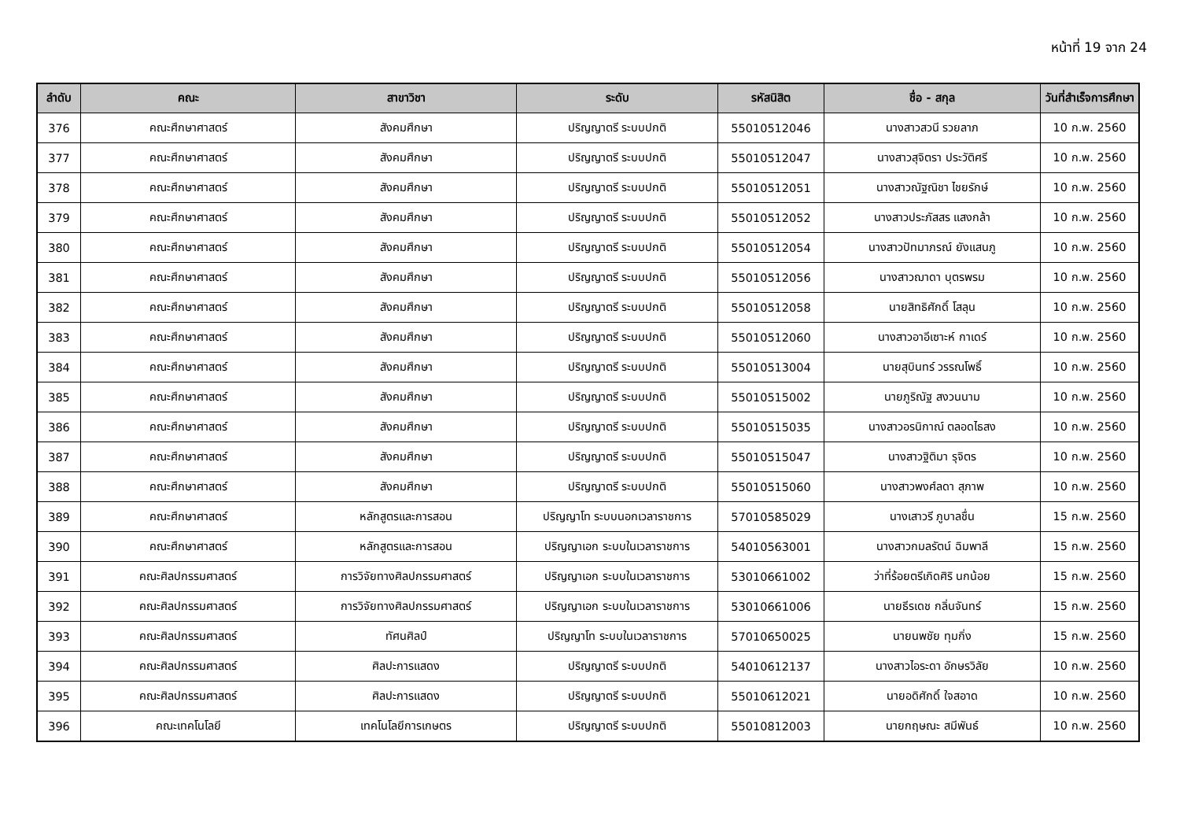หน้าที่ 19 จาก 24
| ลำดับ | คณะ | สาขาวิชา | ระดับ | รหัสนิสิต | ชื่อ - สกุล | วันที่สำเร็จการศึกษา |
| --- | --- | --- | --- | --- | --- | --- |
| 376 | คณะศึกษาศาสตร์ | สังคมศึกษา | ปริญญาตรี ระบบปกติ | 55010512046 | นางสาวสวนี รวยลาภ | 10 ก.พ. 2560 |
| 377 | คณะศึกษาศาสตร์ | สังคมศึกษา | ปริญญาตรี ระบบปกติ | 55010512047 | นางสาวสุจิตรา ประวัติศรี | 10 ก.พ. 2560 |
| 378 | คณะศึกษาศาสตร์ | สังคมศึกษา | ปริญญาตรี ระบบปกติ | 55010512051 | นางสาวณัฐณิชา ไชยรักษ์ | 10 ก.พ. 2560 |
| 379 | คณะศึกษาศาสตร์ | สังคมศึกษา | ปริญญาตรี ระบบปกติ | 55010512052 | นางสาวประภัสสร แสงกล้า | 10 ก.พ. 2560 |
| 380 | คณะศึกษาศาสตร์ | สังคมศึกษา | ปริญญาตรี ระบบปกติ | 55010512054 | นางสาวปัทมาภรณ์ ยังแสนภู | 10 ก.พ. 2560 |
| 381 | คณะศึกษาศาสตร์ | สังคมศึกษา | ปริญญาตรี ระบบปกติ | 55010512056 | นางสาวฌาดา บุตรพรม | 10 ก.พ. 2560 |
| 382 | คณะศึกษาศาสตร์ | สังคมศึกษา | ปริญญาตรี ระบบปกติ | 55010512058 | นายสิทธิศักดิ์ โสลุน | 10 ก.พ. 2560 |
| 383 | คณะศึกษาศาสตร์ | สังคมศึกษา | ปริญญาตรี ระบบปกติ | 55010512060 | นางสาวอาอีเซาะห์ กาเดร์ | 10 ก.พ. 2560 |
| 384 | คณะศึกษาศาสตร์ | สังคมศึกษา | ปริญญาตรี ระบบปกติ | 55010513004 | นายสุบินทร์ วรรณโพธิ์ | 10 ก.พ. 2560 |
| 385 | คณะศึกษาศาสตร์ | สังคมศึกษา | ปริญญาตรี ระบบปกติ | 55010515002 | นายภูริณัฐ สงวนนาม | 10 ก.พ. 2560 |
| 386 | คณะศึกษาศาสตร์ | สังคมศึกษา | ปริญญาตรี ระบบปกติ | 55010515035 | นางสาวอรนิกาณ์ ตลอดไธสง | 10 ก.พ. 2560 |
| 387 | คณะศึกษาศาสตร์ | สังคมศึกษา | ปริญญาตรี ระบบปกติ | 55010515047 | นางสาวฐิติมา รุจิตร | 10 ก.พ. 2560 |
| 388 | คณะศึกษาศาสตร์ | สังคมศึกษา | ปริญญาตรี ระบบปกติ | 55010515060 | นางสาวพงศ์ลดา สุภาพ | 10 ก.พ. 2560 |
| 389 | คณะศึกษาศาสตร์ | หลักสูตรและการสอน | ปริญญาโท ระบบนอกเวลาราชการ | 57010585029 | นางเสาวรี ภูบาลชื่น | 15 ก.พ. 2560 |
| 390 | คณะศึกษาศาสตร์ | หลักสูตรและการสอน | ปริญญาเอก ระบบในเวลาราชการ | 54010563001 | นางสาวกมลรัตน์ ฉิมพาลี | 15 ก.พ. 2560 |
| 391 | คณะศิลปกรรมศาสตร์ | การวิจัยทางศิลปกรรมศาสตร์ | ปริญญาเอก ระบบในเวลาราชการ | 53010661002 | ว่าที่ร้อยตรีเกิดศิริ นกน้อย | 15 ก.พ. 2560 |
| 392 | คณะศิลปกรรมศาสตร์ | การวิจัยทางศิลปกรรมศาสตร์ | ปริญญาเอก ระบบในเวลาราชการ | 53010661006 | นายธีรเดช กลิ่นจันทร์ | 15 ก.พ. 2560 |
| 393 | คณะศิลปกรรมศาสตร์ | ทัศนศิลป์ | ปริญญาโท ระบบในเวลาราชการ | 57010650025 | นายนพชัย ทุมกิ่ง | 15 ก.พ. 2560 |
| 394 | คณะศิลปกรรมศาสตร์ | ศิลปะการแสดง | ปริญญาตรี ระบบปกติ | 54010612137 | นางสาวไอระดา อักษรวิลัย | 10 ก.พ. 2560 |
| 395 | คณะศิลปกรรมศาสตร์ | ศิลปะการแสดง | ปริญญาตรี ระบบปกติ | 55010612021 | นายอดิศักดิ์ ใจสอาด | 10 ก.พ. 2560 |
| 396 | คณะเทคโนโลยี | เทคโนโลยีการเกษตร | ปริญญาตรี ระบบปกติ | 55010812003 | นายกฤษณะ สมีพันธ์ | 10 ก.พ. 2560 |